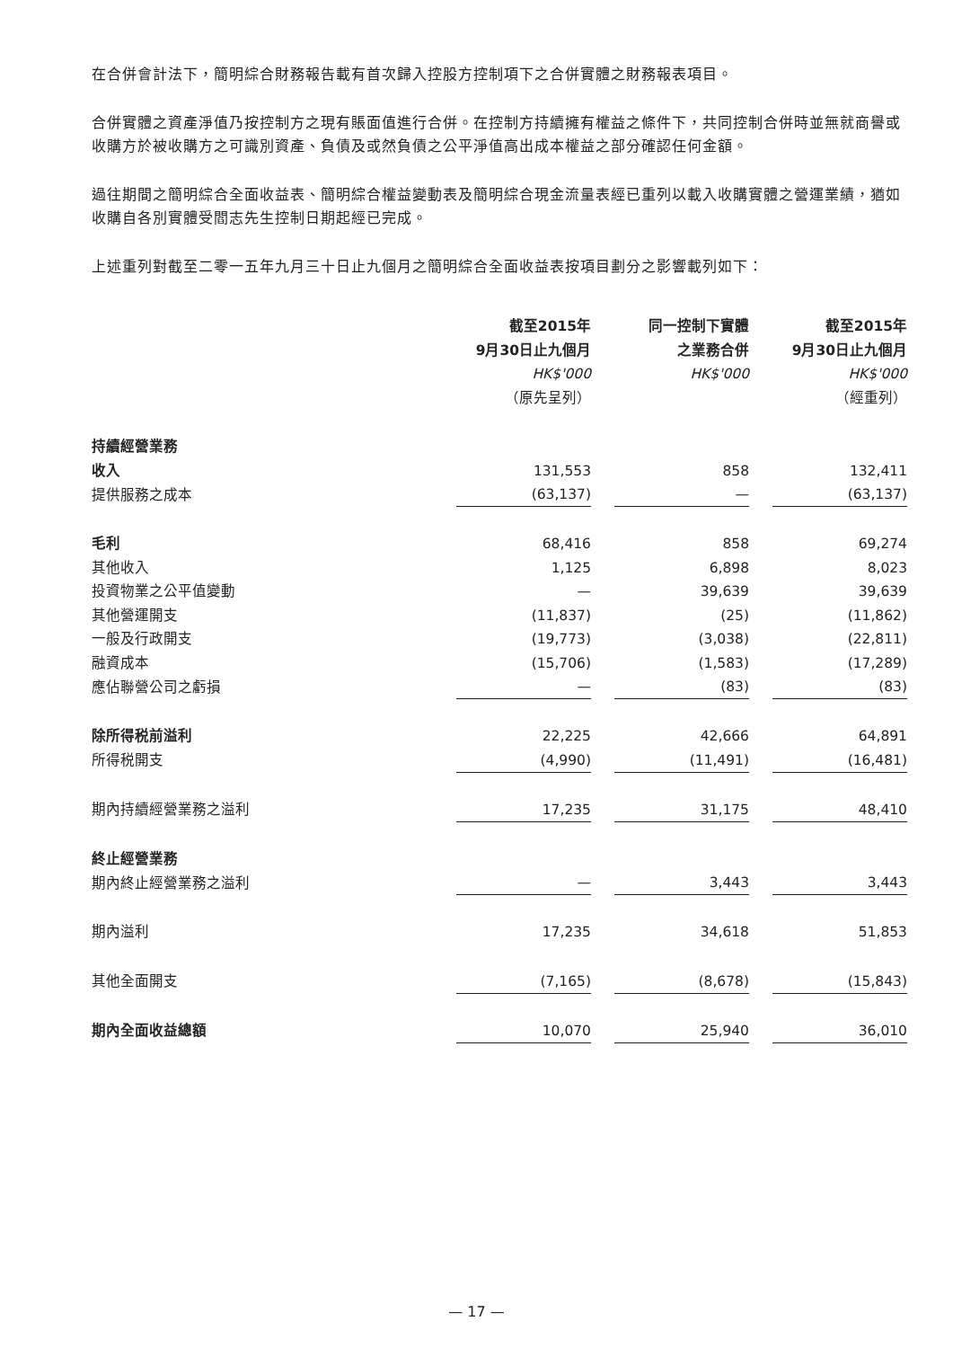在合併會計法下，簡明綜合財務報告載有首次歸入控股方控制項下之合併實體之財務報表項目。
合併實體之資產淨值乃按控制方之現有賬面值進行合併。在控制方持續擁有權益之條件下，共同控制合併時並無就商譽或收購方於被收購方之可識別資產、負債及或然負債之公平淨值高出成本權益之部分確認任何金額。
過往期間之簡明綜合全面收益表、簡明綜合權益變動表及簡明綜合現金流量表經已重列以載入收購實體之營運業績，猶如收購自各別實體受閻志先生控制日期起經已完成。
上述重列對截至二零一五年九月三十日止九個月之簡明綜合全面收益表按項目劃分之影響載列如下：
| | 截至2015年 | 同一控制下實體 | 截至2015年 |
| | 9月30日止九個月 | 之業務合併 | 9月30日止九個月 |
| | HK$'000 | HK$'000 | HK$'000 |
| | （原先呈列） | | （經重列） |
| 持續經營業務 | | | |
| 收入 | 131,553 | 858 | 132,411 |
| 提供服務之成本 | (63,137) | — | (63,137) |
| 毛利 | 68,416 | 858 | 69,274 |
| 其他收入 | 1,125 | 6,898 | 8,023 |
| 投資物業之公平值變動 | — | 39,639 | 39,639 |
| 其他營運開支 | (11,837) | (25) | (11,862) |
| 一般及行政開支 | (19,773) | (3,038) | (22,811) |
| 融資成本 | (15,706) | (1,583) | (17,289) |
| 應佔聯營公司之虧損 | — | (83) | (83) |
| 除所得税前溢利 | 22,225 | 42,666 | 64,891 |
| 所得税開支 | (4,990) | (11,491) | (16,481) |
| 期內持續經營業務之溢利 | 17,235 | 31,175 | 48,410 |
| 終止經營業務 | | | |
| 期內終止經營業務之溢利 | — | 3,443 | 3,443 |
| 期內溢利 | 17,235 | 34,618 | 51,853 |
| 其他全面開支 | (7,165) | (8,678) | (15,843) |
| 期內全面收益總額 | 10,070 | 25,940 | 36,010 |
— 17 —